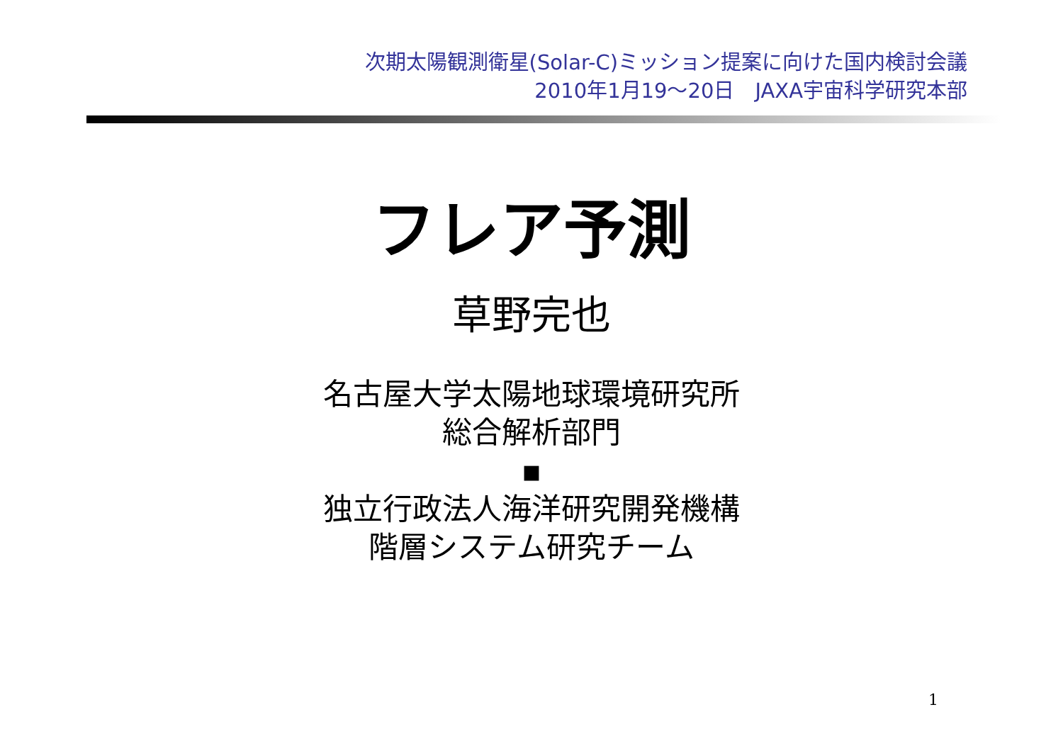次期太陽観測衛星(Solar-C)ミッション提案に向けた国内検討会議
2010年1月19～20日　JAXA宇宙科学研究本部
フレア予測
草野完也
名古屋大学太陽地球環境研究所
総合解析部門
▪
独立行政法人海洋研究開発機構
階層システム研究チーム
1